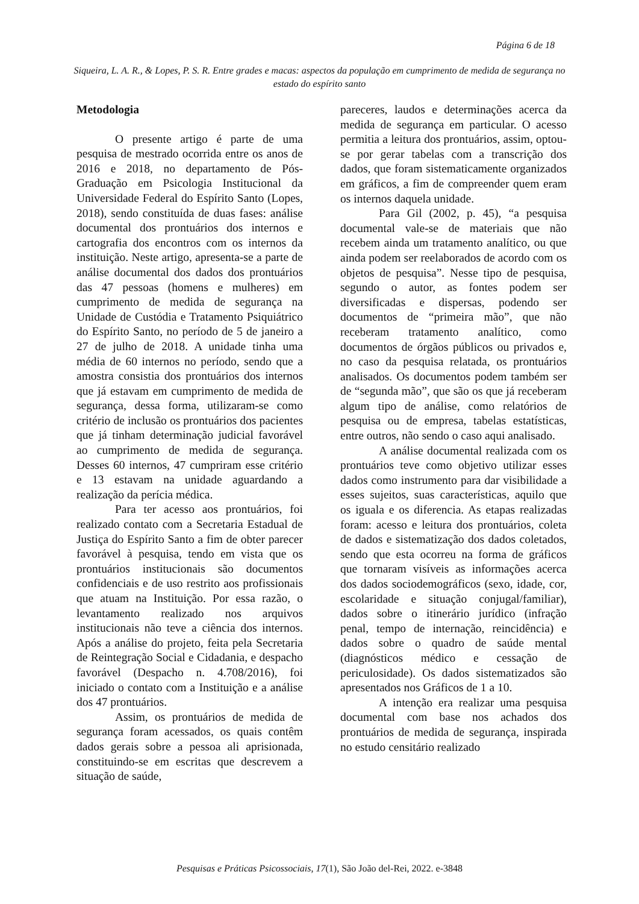Página 6 de 18
Siqueira, L. A. R., & Lopes, P. S. R. Entre grades e macas: aspectos da população em cumprimento de medida de segurança no estado do espírito santo
Metodologia
O presente artigo é parte de uma pesquisa de mestrado ocorrida entre os anos de 2016 e 2018, no departamento de Pós-Graduação em Psicologia Institucional da Universidade Federal do Espírito Santo (Lopes, 2018), sendo constituída de duas fases: análise documental dos prontuários dos internos e cartografia dos encontros com os internos da instituição. Neste artigo, apresenta-se a parte de análise documental dos dados dos prontuários das 47 pessoas (homens e mulheres) em cumprimento de medida de segurança na Unidade de Custódia e Tratamento Psiquiátrico do Espírito Santo, no período de 5 de janeiro a 27 de julho de 2018. A unidade tinha uma média de 60 internos no período, sendo que a amostra consistia dos prontuários dos internos que já estavam em cumprimento de medida de segurança, dessa forma, utilizaram-se como critério de inclusão os prontuários dos pacientes que já tinham determinação judicial favorável ao cumprimento de medida de segurança. Desses 60 internos, 47 cumpriram esse critério e 13 estavam na unidade aguardando a realização da perícia médica.
Para ter acesso aos prontuários, foi realizado contato com a Secretaria Estadual de Justiça do Espírito Santo a fim de obter parecer favorável à pesquisa, tendo em vista que os prontuários institucionais são documentos confidenciais e de uso restrito aos profissionais que atuam na Instituição. Por essa razão, o levantamento realizado nos arquivos institucionais não teve a ciência dos internos. Após a análise do projeto, feita pela Secretaria de Reintegração Social e Cidadania, e despacho favorável (Despacho n. 4.708/2016), foi iniciado o contato com a Instituição e a análise dos 47 prontuários.
Assim, os prontuários de medida de segurança foram acessados, os quais contêm dados gerais sobre a pessoa ali aprisionada, constituindo-se em escritas que descrevem a situação de saúde,
pareceres, laudos e determinações acerca da medida de segurança em particular. O acesso permitia a leitura dos prontuários, assim, optou-se por gerar tabelas com a transcrição dos dados, que foram sistematicamente organizados em gráficos, a fim de compreender quem eram os internos daquela unidade.
Para Gil (2002, p. 45), “a pesquisa documental vale-se de materiais que não recebem ainda um tratamento analítico, ou que ainda podem ser reelaborados de acordo com os objetos de pesquisa”. Nesse tipo de pesquisa, segundo o autor, as fontes podem ser diversificadas e dispersas, podendo ser documentos de “primeira mão”, que não receberam tratamento analítico, como documentos de órgãos públicos ou privados e, no caso da pesquisa relatada, os prontuários analisados. Os documentos podem também ser de “segunda mão”, que são os que já receberam algum tipo de análise, como relatórios de pesquisa ou de empresa, tabelas estatísticas, entre outros, não sendo o caso aqui analisado.
A análise documental realizada com os prontuários teve como objetivo utilizar esses dados como instrumento para dar visibilidade a esses sujeitos, suas características, aquilo que os iguala e os diferencia. As etapas realizadas foram: acesso e leitura dos prontuários, coleta de dados e sistematização dos dados coletados, sendo que esta ocorreu na forma de gráficos que tornaram visíveis as informações acerca dos dados sociodemográficos (sexo, idade, cor, escolaridade e situação conjugal/familiar), dados sobre o itinerário jurídico (infração penal, tempo de internação, reincidência) e dados sobre o quadro de saúde mental (diagnósticos médico e cessação de periculosidade). Os dados sistematizados são apresentados nos Gráficos de 1 a 10.
A intenção era realizar uma pesquisa documental com base nos achados dos prontuários de medida de segurança, inspirada no estudo censitário realizado
Pesquisas e Práticas Psicossociais, 17(1), São João del-Rei, 2022. e-3848